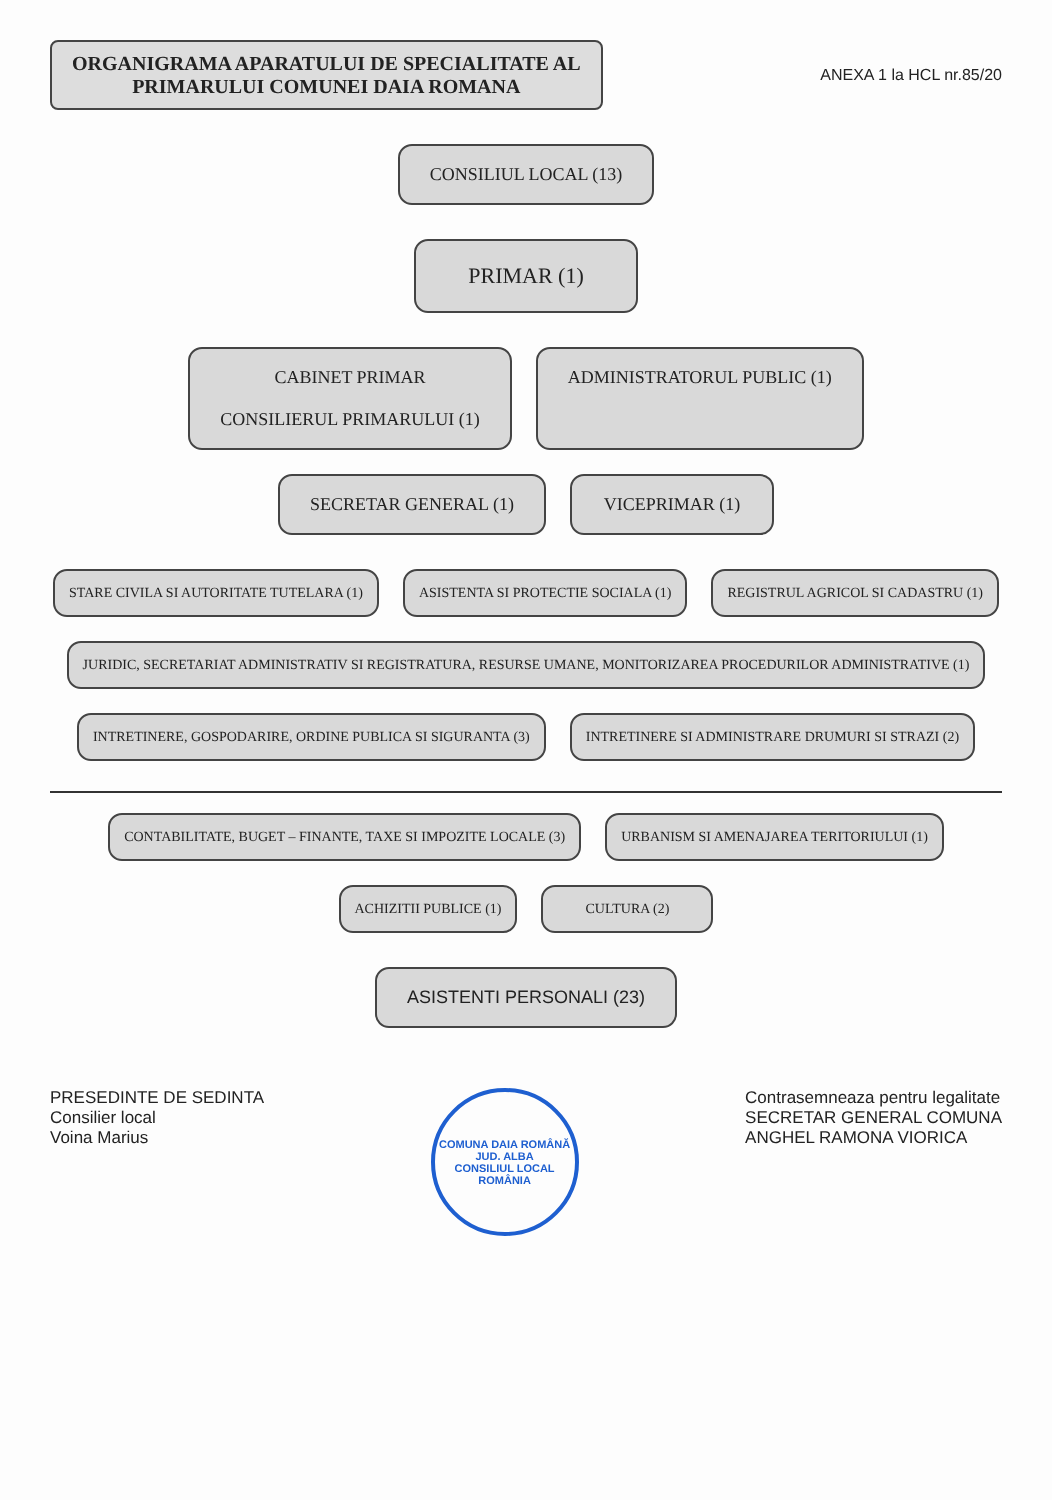ORGANIGRAMA APARATULUI DE SPECIALITATE AL
PRIMARULUI COMUNEI DAIA ROMANA
ANEXA 1 la HCL nr.85/20
CONSILIUL LOCAL (13)
PRIMAR (1)
CABINET PRIMAR
CONSILIERUL PRIMARULUI (1)
ADMINISTRATORUL PUBLIC (1)
SECRETAR GENERAL (1)
VICEPRIMAR (1)
STARE CIVILA SI AUTORITATE TUTELARA (1)
ASISTENTA SI PROTECTIE SOCIALA (1)
REGISTRUL AGRICOL SI CADASTRU (1)
JURIDIC, SECRETARIAT ADMINISTRATIV SI REGISTRATURA, RESURSE UMANE, MONITORIZAREA PROCEDURILOR ADMINISTRATIVE (1)
INTRETINERE, GOSPODARIRE, ORDINE PUBLICA SI SIGURANTA (3)
INTRETINERE SI ADMINISTRARE DRUMURI SI STRAZI (2)
CONTABILITATE, BUGET – FINANTE, TAXE SI IMPOZITE LOCALE (3)
URBANISM SI AMENAJAREA TERITORIULUI (1)
ACHIZITII PUBLICE (1)
CULTURA (2)
ASISTENTI PERSONALI (23)
PRESEDINTE DE SEDINTA
Consilier local
Voina Marius
COMUNA DAIA ROMÂNĂ JUD. ALBA
CONSILIUL LOCAL
ROMÂNIA
Contrasemneaza pentru legalitate
SECRETAR GENERAL COMUNA
ANGHEL RAMONA VIORICA